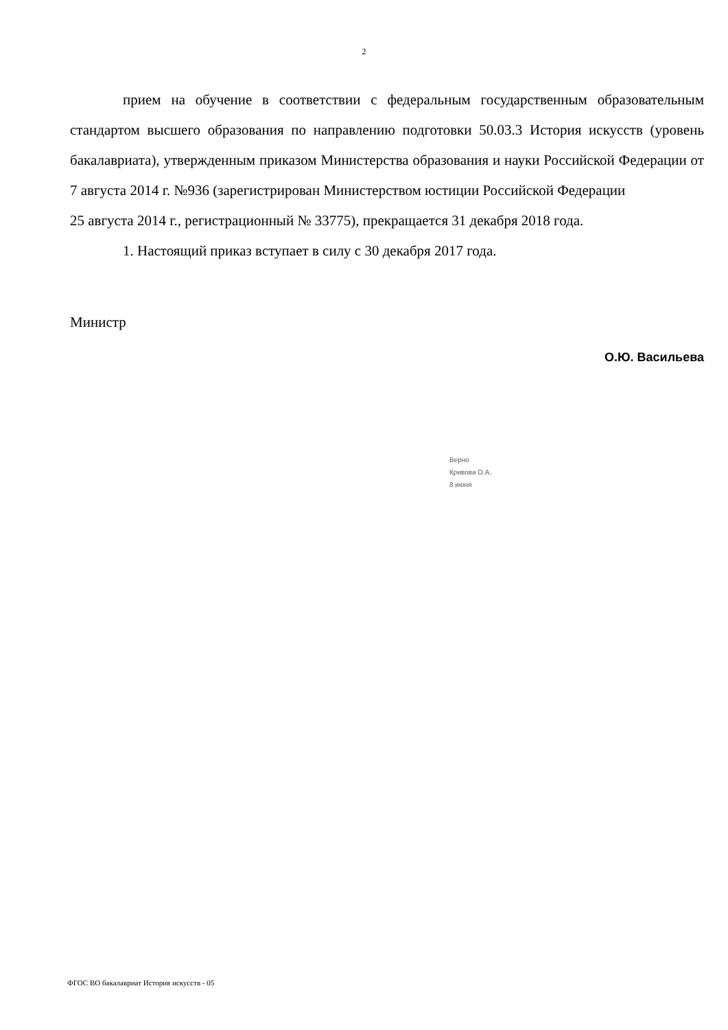2
прием на обучение в соответствии с федеральным государственным образовательным стандартом высшего образования по направлению подготовки 50.03.3 История искусств (уровень бакалавриата), утвержденным приказом Министерства образования и науки Российской Федерации от 7 августа 2014 г. №936 (зарегистрирован Министерством юстиции Российской Федерации
25 августа 2014 г., регистрационный № 33775), прекращается 31 декабря 2018 года.
1. Настоящий приказ вступает в силу с 30 декабря 2017 года.
Министр
О.Ю. Васильева
Верно
Кривова О.А.
8 июня
ФГОС ВО бакалавриат История искусств - 05